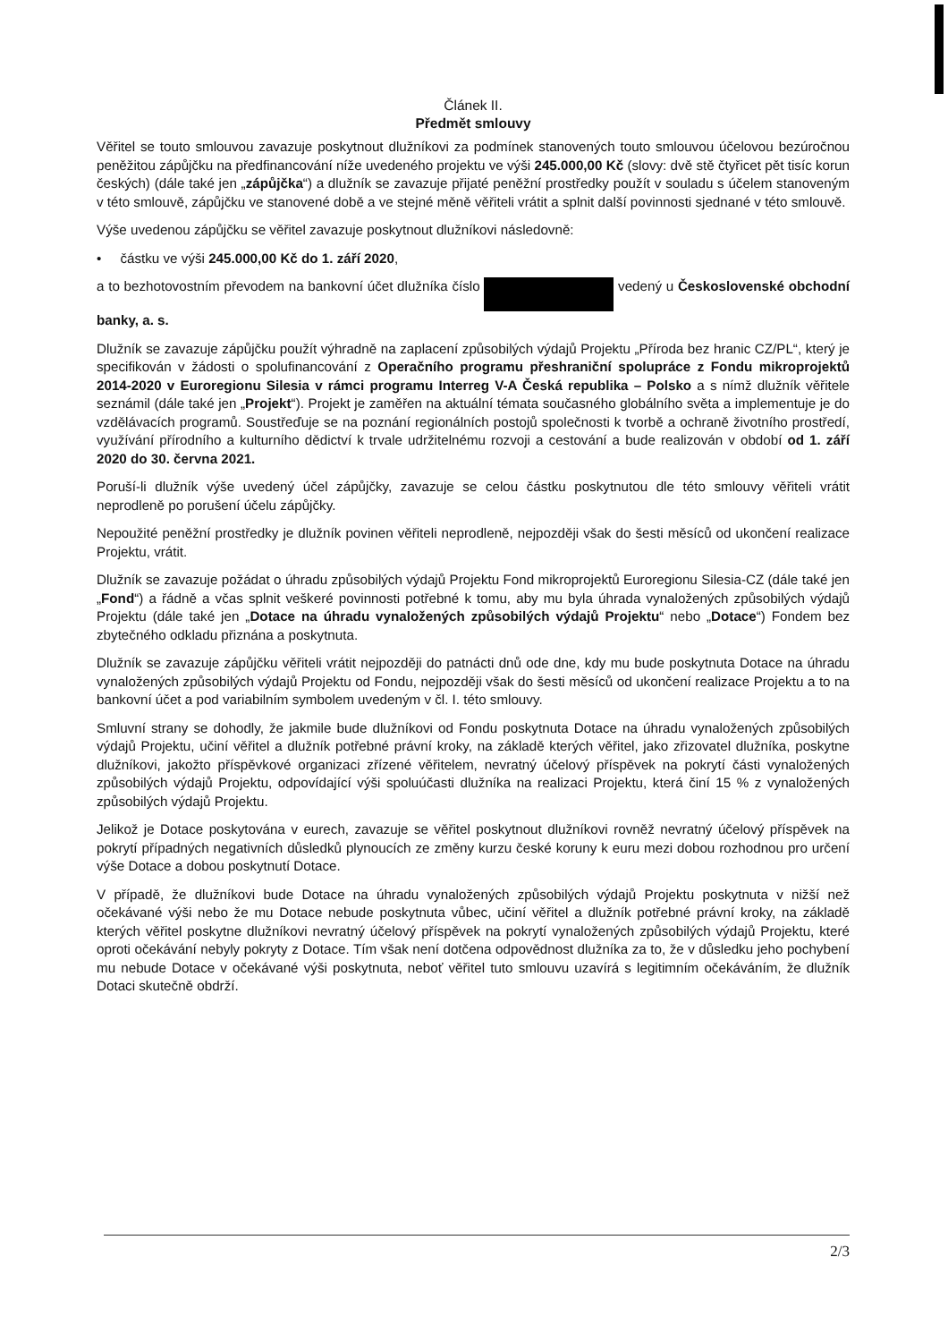Článek II.
Předmět smlouvy
Věřitel se touto smlouvou zavazuje poskytnout dlužníkovi za podmínek stanovených touto smlouvou účelovou bezúročnou peněžitou zápůjčku na předfinancování níže uvedeného projektu ve výši 245.000,00 Kč (slovy: dvě stě čtyřicet pět tisíc korun českých) (dále také jen „zápůjčka“) a dlužník se zavazuje přijaté peněžní prostředky použít v souladu s účelem stanoveným v této smlouvě, zápůjčku ve stanovené době a ve stejné měně věřiteli vrátit a splnit další povinnosti sjednané v této smlouvě.
Výše uvedenou zápůjčku se věřitel zavazuje poskytnout dlužníkovi následovně:
• částku ve výši 245.000,00 Kč do 1. září 2020,
a to bezhotovostním převodem na bankovní účet dlužníka číslo vedený u Československé obchodní banky, a. s.
Dlužník se zavazuje zápůjčku použít výhradně na zaplacení způsobilých výdajů Projektu „Příroda bez hranic CZ/PL“, který je specifikován v žádosti o spolufinancování z Operačního programu přeshraniční spolupráce z Fondu mikroprojektů 2014-2020 v Euroregionu Silesia v rámci programu Interreg V-A Česká republika – Polsko a s nímž dlužník věřitele seznámil (dále také jen „Projekt“). Projekt je zaměřen na aktuální témata současného globálního světa a implementuje je do vzdělávacích programů. Soustřeďuje se na poznání regionálních postojů společnosti k tvorbě a ochraně životního prostředí, využívání přírodního a kulturního dědictví k trvale udržitelnému rozvoji a cestování a bude realizován v období od 1. září 2020 do 30. června 2021.
Poruší-li dlužník výše uvedený účel zápůjčky, zavazuje se celou částku poskytnutou dle této smlouvy věřiteli vrátit neprodleně po porušení účelu zápůjčky.
Nepoužité peněžní prostředky je dlužník povinen věřiteli neprodleně, nejpozději však do šesti měsíců od ukončení realizace Projektu, vrátit.
Dlužník se zavazuje požádat o úhradu způsobilých výdajů Projektu Fond mikroprojektů Euroregionu Silesia-CZ (dále také jen „Fond“) a řádně a včas splnit veškeré povinnosti potřebné k tomu, aby mu byla úhrada vynaložených způsobilých výdajů Projektu (dále také jen „Dotace na úhradu vynaložených způsobilých výdajů Projektu“ nebo „Dotace“) Fondem bez zbytečného odkladu přiznána a poskytnuta.
Dlužník se zavazuje zápůjčku věřiteli vrátit nejpozději do patnácti dnů ode dne, kdy mu bude poskytnuta Dotace na úhradu vynaložených způsobilých výdajů Projektu od Fondu, nejpozději však do šesti měsíců od ukončení realizace Projektu a to na bankovní účet a pod variabilním symbolem uvedeným v čl. I. této smlouvy.
Smluvní strany se dohodly, že jakmile bude dlužníkovi od Fondu poskytnuta Dotace na úhradu vynaložených způsobilých výdajů Projektu, učiní věřitel a dlužník potřebné právní kroky, na základě kterých věřitel, jako zřizovatel dlužníka, poskytne dlužníkovi, jakožto příspěvkové organizaci zřízené věřitelem, nevratný účelový příspěvek na pokrytí části vynaložených způsobilých výdajů Projektu, odpovídající výši spoluúčasti dlužníka na realizaci Projektu, která činí 15 % z vynaložených způsobilých výdajů Projektu.
Jelikož je Dotace poskytována v eurech, zavazuje se věřitel poskytnout dlužníkovi rovněž nevratný účelový příspěvek na pokrytí případných negativních důsledků plynoucích ze změny kurzu české koruny k euru mezi dobou rozhodnou pro určení výše Dotace a dobou poskytnutí Dotace.
V případě, že dlužníkovi bude Dotace na úhradu vynaložených způsobilých výdajů Projektu poskytnuta v nižší než očekávané výši nebo že mu Dotace nebude poskytnuta vůbec, učiní věřitel a dlužník potřebné právní kroky, na základě kterých věřitel poskytne dlužníkovi nevratný účelový příspěvek na pokrytí vynaložených způsobilých výdajů Projektu, které oproti očekávání nebyly pokryty z Dotace. Tím však není dotčena odpovědnost dlužníka za to, že v důsledku jeho pochybení mu nebude Dotace v očekávané výši poskytnuta, neboť věřitel tuto smlouvu uzavírá s legitimním očekáváním, že dlužník Dotaci skutečně obdrží.
2/3